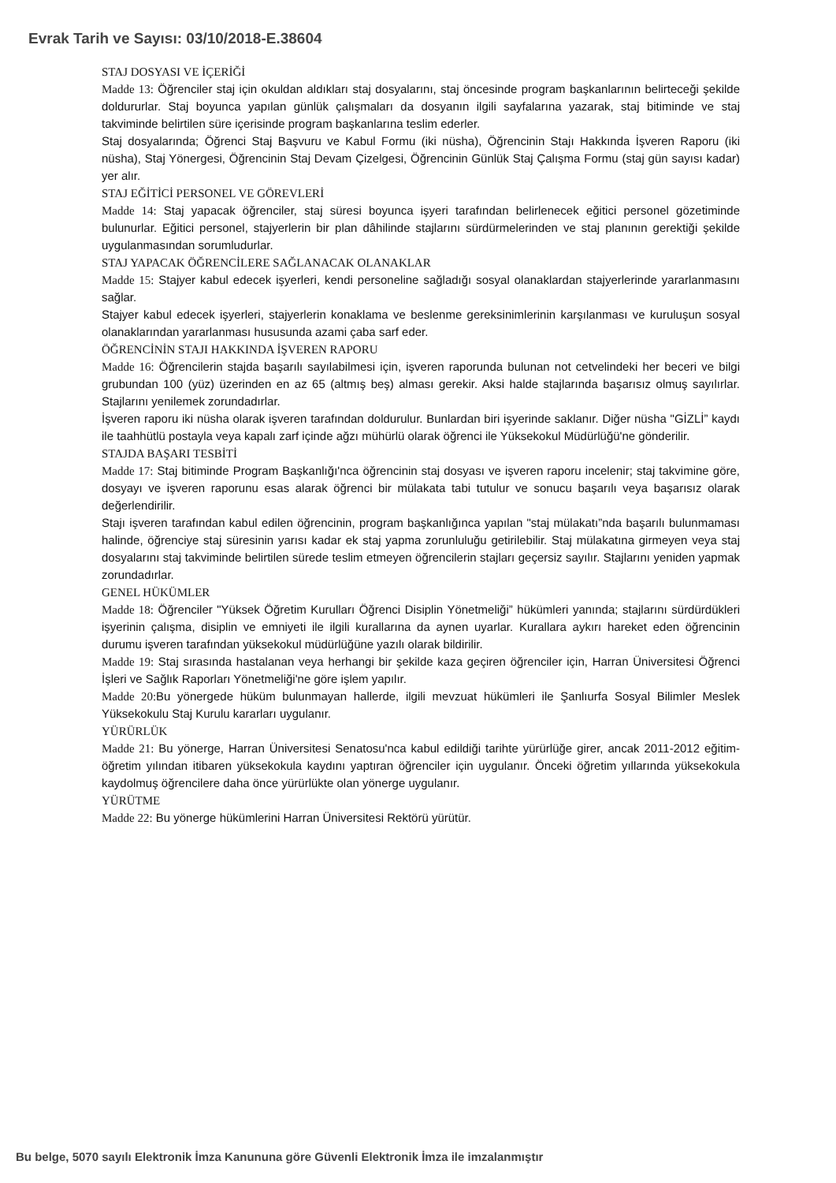Evrak Tarih ve Sayısı: 03/10/2018-E.38604
STAJ DOSYASI VE İÇERİĞİ
Madde 13: Öğrenciler staj için okuldan aldıkları staj dosyalarını, staj öncesinde program başkanlarının belirteceği şekilde doldururlar. Staj boyunca yapılan günlük çalışmaları da dosyanın ilgili sayfalarına yazarak, staj bitiminde ve staj takviminde belirtilen süre içerisinde program başkanlarına teslim ederler.
Staj dosyalarında; Öğrenci Staj Başvuru ve Kabul Formu (iki nüsha), Öğrencinin Stajı Hakkında İşveren Raporu (iki nüsha), Staj Yönergesi, Öğrencinin Staj Devam Çizelgesi, Öğrencinin Günlük Staj Çalışma Formu (staj gün sayısı kadar) yer alır.
STAJ EĞİTİCİ PERSONEL VE GÖREVLERİ
Madde 14: Staj yapacak öğrenciler, staj süresi boyunca işyeri tarafından belirlenecek eğitici personel gözetiminde bulunurlar. Eğitici personel, stajyerlerin bir plan dâhilinde stajlarını sürdürmelerinden ve staj planının gerektiği şekilde uygulanmasından sorumludurlar.
STAJ YAPACAK ÖĞRENCİLERE SAĞLANACAK OLANAKLAR
Madde 15: Stajyer kabul edecek işyerleri, kendi personeline sağladığı sosyal olanaklardan stajyerlerinde yararlanmasını sağlar.
Stajyer kabul edecek işyerleri, stajyerlerin konaklama ve beslenme gereksinimlerinin karşılanması ve kuruluşun sosyal olanaklarından yararlanması hususunda azami çaba sarf eder.
ÖĞRENCİNİN STAJI HAKKINDA İŞVEREN RAPORU
Madde 16: Öğrencilerin stajda başarılı sayılabilmesi için, işveren raporunda bulunan not cetvelindeki her beceri ve bilgi grubundan 100 (yüz) üzerinden en az 65 (altmış beş) alması gerekir. Aksi halde stajlarında başarısız olmuş sayılırlar. Stajlarını yenilemek zorundadırlar.
İşveren raporu iki nüsha olarak işveren tarafından doldurulur. Bunlardan biri işyerinde saklanır. Diğer nüsha "GİZLİ” kaydı ile taahhütlü postayla veya kapalı zarf içinde ağzı mühürlü olarak öğrenci ile Yüksekokul Müdürlüğü'ne gönderilir.
STAJDA BAŞARI TESBİTİ
Madde 17: Staj bitiminde Program Başkanlığı'nca öğrencinin staj dosyası ve işveren raporu incelenir; staj takvimine göre, dosyayı ve işveren raporunu esas alarak öğrenci bir mülakata tabi tutulur ve sonucu başarılı veya başarısız olarak değerlendirilir.
Stajı işveren tarafından kabul edilen öğrencinin, program başkanlığınca yapılan "staj mülakatı”nda başarılı bulunmaması halinde, öğrenciye staj süresinin yarısı kadar ek staj yapma zorunluluğu getirilebilir. Staj mülakatına girmeyen veya staj dosyalarını staj takviminde belirtilen sürede teslim etmeyen öğrencilerin stajları geçersiz sayılır. Stajlarını yeniden yapmak zorundadırlar.
GENEL HÜKÜMLER
Madde 18: Öğrenciler "Yüksek Öğretim Kurulları Öğrenci Disiplin Yönetmeliği” hükümleri yanında; stajlarını sürdürdükleri işyerinin çalışma, disiplin ve emniyeti ile ilgili kurallarına da aynen uyarlar. Kurallara aykırı hareket eden öğrencinin durumu işveren tarafından yüksekokul müdürlüğüne yazılı olarak bildirilir.
Madde 19: Staj sırasında hastalanan veya herhangi bir şekilde kaza geçiren öğrenciler için, Harran Üniversitesi Öğrenci İşleri ve Sağlık Raporları Yönetmeliği'ne göre işlem yapılır.
Madde 20: Bu yönergede hüküm bulunmayan hallerde, ilgili mevzuat hükümleri ile Şanlıurfa Sosyal Bilimler Meslek Yüksekokulu Staj Kurulu kararları uygulanır.
YÜRÜRLÜK
Madde 21: Bu yönerge, Harran Üniversitesi Senatosu'nca kabul edildiği tarihte yürürlüğe girer, ancak 2011-2012 eğitim-öğretim yılından itibaren yüksekokula kaydını yaptıran öğrenciler için uygulanır. Önceki öğretim yıllarında yüksekokula kaydolmuş öğrencilere daha önce yürürlükte olan yönerge uygulanır.
YÜRÜTME
Madde 22: Bu yönerge hükümlerini Harran Üniversitesi Rektörü yürütür.
Bu belge, 5070 sayılı Elektronik İmza Kanununa göre Güvenli Elektronik İmza ile imzalanmıştır